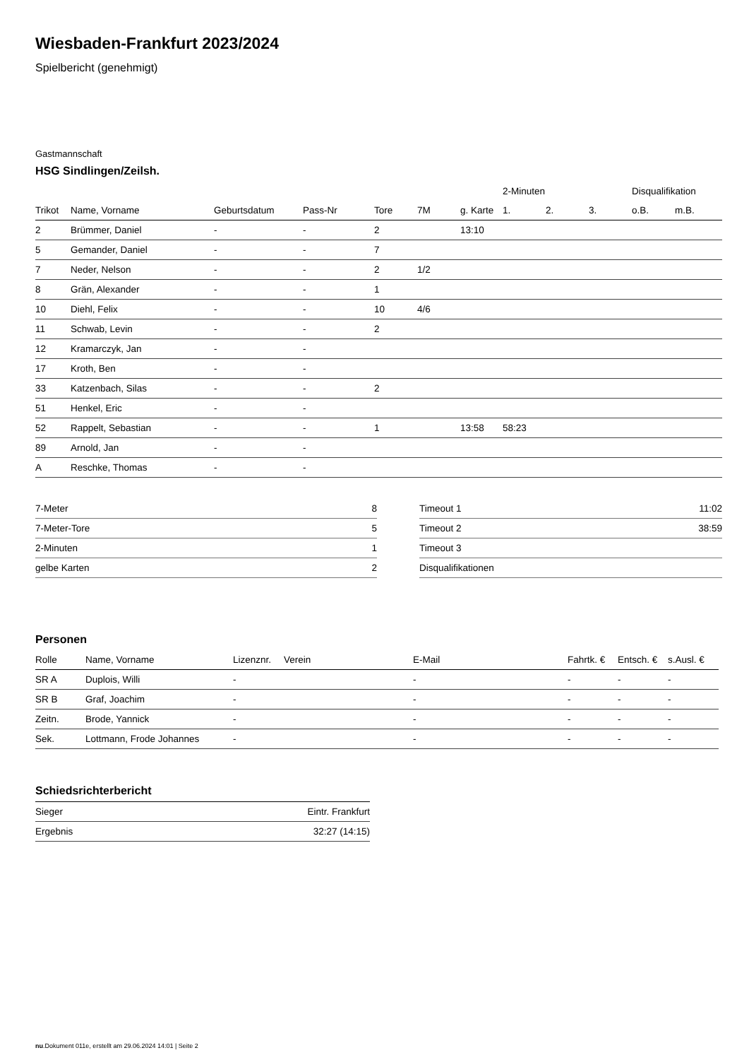Wiesbaden-Frankfurt 2023/2024
Spielbericht (genehmigt)
Gastmannschaft
HSG Sindlingen/Zeilsh.
| | | | | | | | 2-Minuten | | | Disqualifikation | |
| --- | --- | --- | --- | --- | --- | --- | --- | --- | --- | --- | --- |
| Trikot | Name, Vorname | Geburtsdatum | Pass-Nr | Tore | 7M | g. Karte | 1. | 2. | 3. | o.B. | m.B. |
| 2 | Brümmer, Daniel | - | - | 2 | | 13:10 | | | | | |
| 5 | Gemander, Daniel | - | - | 7 | | | | | | | |
| 7 | Neder, Nelson | - | - | 2 | 1/2 | | | | | | |
| 8 | Grän, Alexander | - | - | 1 | | | | | | | |
| 10 | Diehl, Felix | - | - | 10 | 4/6 | | | | | | |
| 11 | Schwab, Levin | - | - | 2 | | | | | | | |
| 12 | Kramarczyk, Jan | - | - | | | | | | | | |
| 17 | Kroth, Ben | - | - | | | | | | | | |
| 33 | Katzenbach, Silas | - | - | 2 | | | | | | | |
| 51 | Henkel, Eric | - | - | | | | | | | | |
| 52 | Rappelt, Sebastian | - | - | 1 | | 13:58 | 58:23 | | | | |
| 89 | Arnold, Jan | - | - | | | | | | | | |
| A | Reschke, Thomas | - | - | | | | | | | | |
| 7-Meter | 8 |
| 7-Meter-Tore | 5 |
| 2-Minuten | 1 |
| gelbe Karten | 2 |
| Timeout 1 | 11:02 |
| Timeout 2 | 38:59 |
| Timeout 3 | |
| Disqualifikationen | |
Personen
| Rolle | Name, Vorname | Lizenznr. | Verein | E-Mail | Fahrtk. € | Entsch. € | s.Ausl. € |
| --- | --- | --- | --- | --- | --- | --- | --- |
| SR A | Duplois, Willi | - | | - | - | - | - |
| SR B | Graf, Joachim | - | | - | - | - | - |
| Zeitn. | Brode, Yannick | - | | - | - | - | - |
| Sek. | Lottmann, Frode Johannes | - | | - | - | - | - |
Schiedsrichterbericht
| Sieger | Eintr. Frankfurt |
| Ergebnis | 32:27 (14:15) |
nu.Dokument 011e, erstellt am 29.06.2024 14:01 | Seite 2